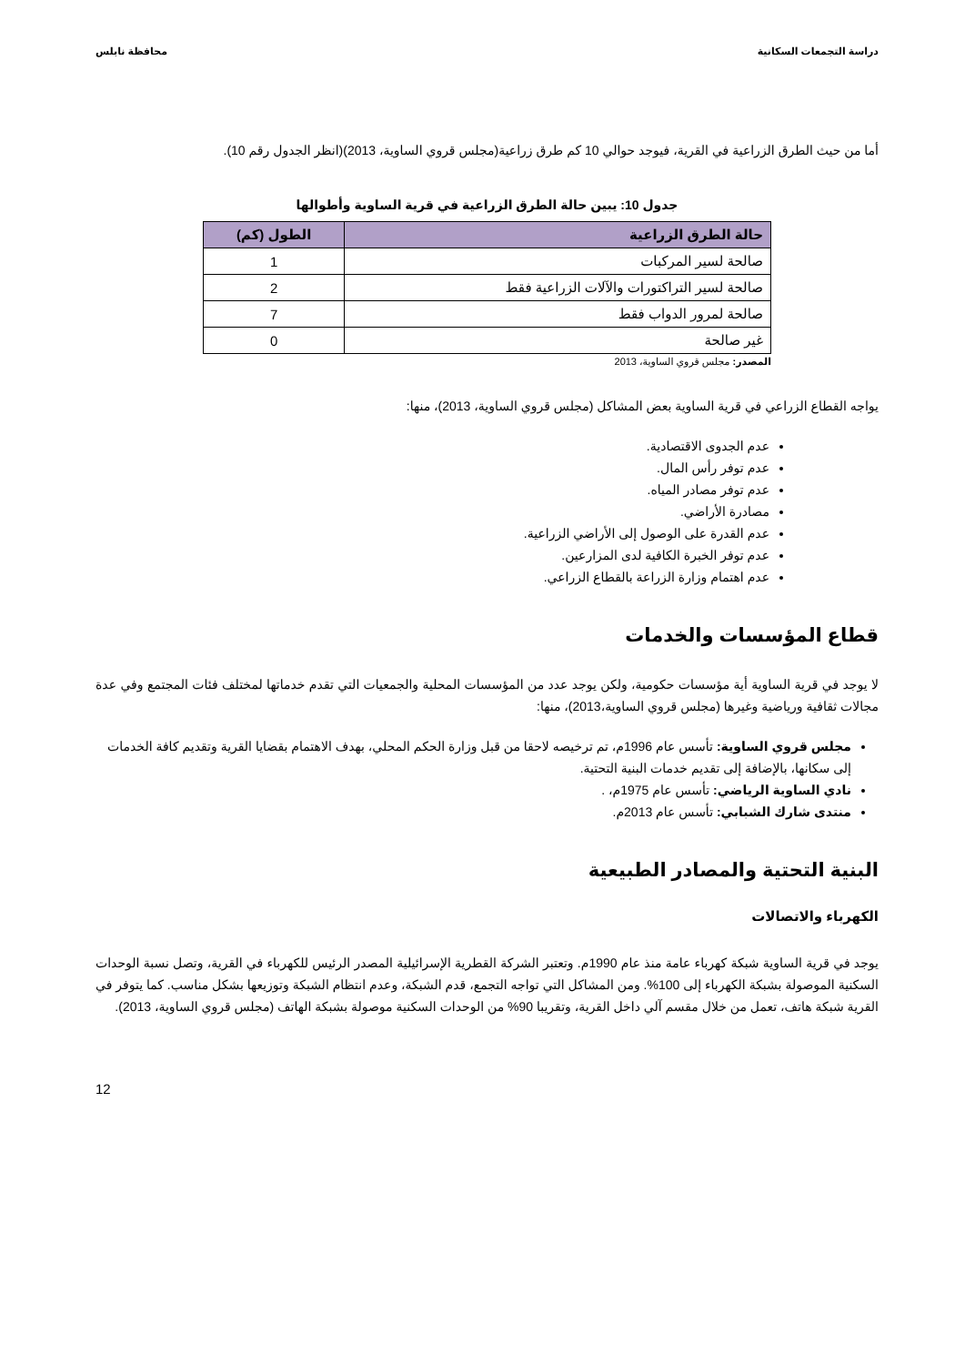دراسة التجمعات السكانية محافظة نابلس
أما من حيث الطرق الزراعية في القرية، فيوجد حوالي 10 كم طرق زراعية(مجلس قروي الساوية، 2013)(انظر الجدول رقم 10).
جدول 10: يبين حالة الطرق الزراعية في قرية الساوية وأطوالها
| حالة الطرق الزراعية | الطول (كم) |
| --- | --- |
| صالحة لسير المركبات | 1 |
| صالحة لسير التراكتورات والآلات الزراعية فقط | 2 |
| صالحة لمرور الدواب فقط | 7 |
| غير صالحة | 0 |
المصدر: مجلس قروي الساوية، 2013
يواجه القطاع الزراعي في قرية الساوية بعض المشاكل (مجلس قروي الساوية، 2013)، منها:
عدم الجدوى الاقتصادية.
عدم توفر رأس المال.
عدم توفر مصادر المياه.
مصادرة الأراضي.
عدم القدرة على الوصول إلى الأراضي الزراعية.
عدم توفر الخبرة الكافية لدى المزارعين.
عدم اهتمام وزارة الزراعة بالقطاع الزراعي.
قطاع المؤسسات والخدمات
لا يوجد في قرية الساوية أية مؤسسات حكومية، ولكن يوجد عدد من المؤسسات المحلية والجمعيات التي تقدم خدماتها لمختلف فئات المجتمع وفي عدة مجالات ثقافية ورياضية وغيرها (مجلس قروي الساوية،2013)، منها:
مجلس قروي الساوية: تأسس عام 1996م، تم ترخيصه لاحقا من قبل وزارة الحكم المحلي، بهدف الاهتمام بقضايا القرية وتقديم كافة الخدمات إلى سكانها، بالإضافة إلى تقديم خدمات البنية التحتية.
نادي الساوية الرياضي: تأسس عام 1975م، .
منتدى شارك الشبابي: تأسس عام 2013م.
البنية التحتية والمصادر الطبيعية
الكهرباء والاتصالات
يوجد في قرية الساوية شبكة كهرباء عامة منذ عام 1990م. وتعتبر الشركة القطرية الإسرائيلية المصدر الرئيس للكهرباء في القرية، وتصل نسبة الوحدات السكنية الموصولة بشبكة الكهرباء إلى 100%. ومن المشاكل التي تواجه التجمع، قدم الشبكة، وعدم انتظام الشبكة وتوزيعها بشكل مناسب. كما يتوفر في القرية شبكة هاتف، تعمل من خلال مقسم آلي داخل القرية، وتقريبا 90% من الوحدات السكنية موصولة بشبكة الهاتف (مجلس قروي الساوية، 2013).
12